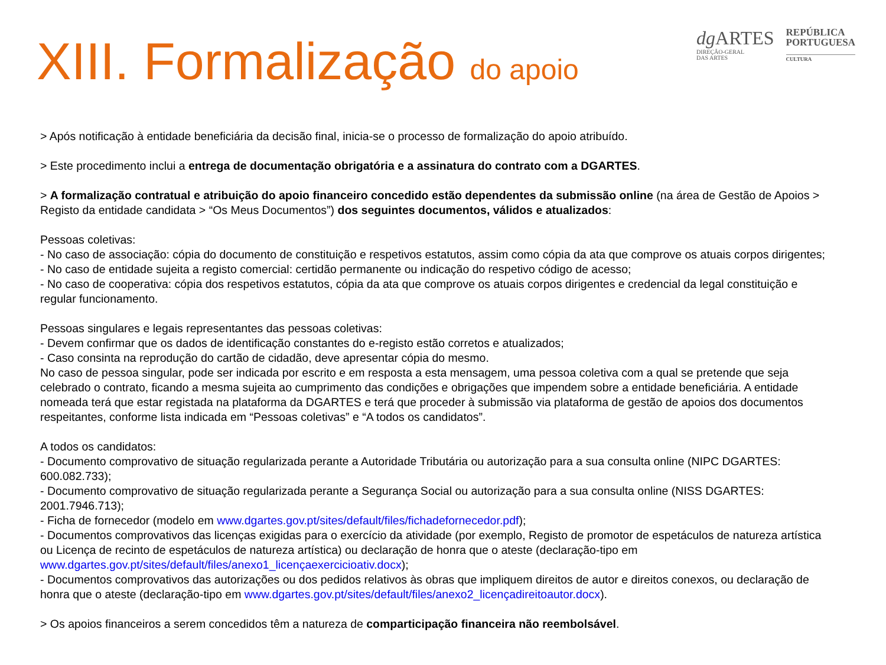XIII. Formalização do apoio
dg ARTES
DIREÇÃO-GERAL
DAS ARTES
REPÚBLICA
PORTUGUESA
CULTURA
> Após notificação à entidade beneficiária da decisão final, inicia-se o processo de formalização do apoio atribuído.
> Este procedimento inclui a entrega de documentação obrigatória e a assinatura do contrato com a DGARTES.
> A formalização contratual e atribuição do apoio financeiro concedido estão dependentes da submissão online (na área de Gestão de Apoios > Registo da entidade candidata > “Os Meus Documentos”) dos seguintes documentos, válidos e atualizados:
Pessoas coletivas:
- No caso de associação: cópia do documento de constituição e respetivos estatutos, assim como cópia da ata que comprove os atuais corpos dirigentes;
- No caso de entidade sujeita a registo comercial: certidão permanente ou indicação do respetivo código de acesso;
- No caso de cooperativa: cópia dos respetivos estatutos, cópia da ata que comprove os atuais corpos dirigentes e credencial da legal constituição e regular funcionamento.
Pessoas singulares e legais representantes das pessoas coletivas:
- Devem confirmar que os dados de identificação constantes do e-registo estão corretos e atualizados;
- Caso consinta na reprodução do cartão de cidadão, deve apresentar cópia do mesmo.
No caso de pessoa singular, pode ser indicada por escrito e em resposta a esta mensagem, uma pessoa coletiva com a qual se pretende que seja celebrado o contrato, ficando a mesma sujeita ao cumprimento das condições e obrigações que impendem sobre a entidade beneficiária. A entidade nomeada terá que estar registada na plataforma da DGARTES e terá que proceder à submissão via plataforma de gestão de apoios dos documentos respeitantes, conforme lista indicada em “Pessoas coletivas” e “A todos os candidatos”.
A todos os candidatos:
- Documento comprovativo de situação regularizada perante a Autoridade Tributária ou autorização para a sua consulta online (NIPC DGARTES: 600.082.733);
- Documento comprovativo de situação regularizada perante a Segurança Social ou autorização para a sua consulta online (NISS DGARTES: 2001.7946.713);
- Ficha de fornecedor (modelo em www.dgartes.gov.pt/sites/default/files/fichadefornecedor.pdf);
- Documentos comprovativos das licenças exigidas para o exercício da atividade (por exemplo, Registo de promotor de espetáculos de natureza artística ou Licença de recinto de espetáculos de natureza artística) ou declaração de honra que o ateste (declaração-tipo em www.dgartes.gov.pt/sites/default/files/anexo1_licençaexercicioativ.docx);
- Documentos comprovativos das autorizações ou dos pedidos relativos às obras que impliquem direitos de autor e direitos conexos, ou declaração de honra que o ateste (declaração-tipo em www.dgartes.gov.pt/sites/default/files/anexo2_licençadireitoautor.docx).
> Os apoios financeiros a serem concedidos têm a natureza de comparticipação financeira não reembolsável.